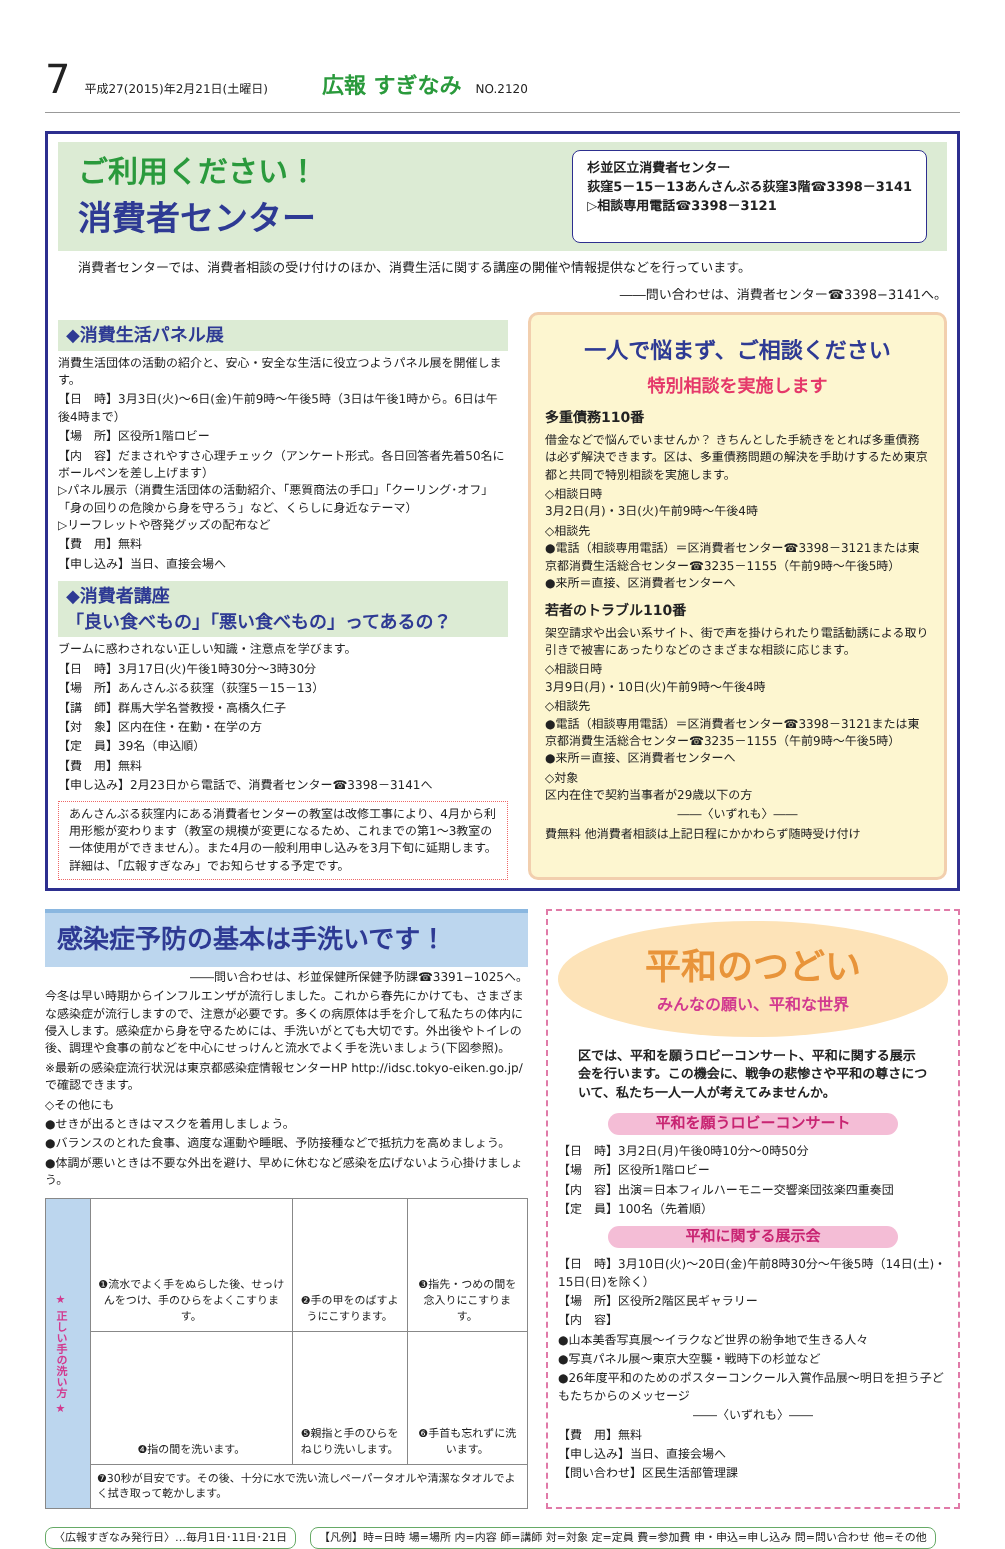7 平成27(2015)年2月21日(土曜日) 広報 すぎなみ NO.2120
ご利用ください！
消費者センター
杉並区立消費者センター
荻窪5－15－13あんさんぶる荻窪3階☎3398－3141
▷相談専用電話☎3398－3121
消費者センターでは、消費者相談の受け付けのほか、消費生活に関する講座の開催や情報提供などを行っています。
――問い合わせは、消費者センター☎3398−3141へ。
◆消費生活パネル展
消費生活団体の活動の紹介と、安心・安全な生活に役立つようパネル展を開催します。
【日　時】3月3日(火)～6日(金)午前9時～午後5時（3日は午後1時から。6日は午後4時まで）
【場　所】区役所1階ロビー
【内　容】だまされやすさ心理チェック（アンケート形式。各日回答者先着50名にボールペンを差し上げます）
▷パネル展示（消費生活団体の活動紹介、「悪質商法の手口」「クーリング･オフ」「身の回りの危険から身を守ろう」など、くらしに身近なテーマ）
▷リーフレットや啓発グッズの配布など
【費　用】無料
【申し込み】当日、直接会場へ
◆消費者講座
「良い食べもの」「悪い食べもの」ってあるの？
ブームに惑わされない正しい知識・注意点を学びます。
【日　時】3月17日(火)午後1時30分～3時30分
【場　所】あんさんぶる荻窪（荻窪5－15－13）
【講　師】群馬大学名誉教授・高橋久仁子
【対　象】区内在住・在勤・在学の方
【定　員】39名（申込順）
【費　用】無料
【申し込み】2月23日から電話で、消費者センター☎3398－3141へ
あんさんぶる荻窪内にある消費者センターの教室は改修工事により、4月から利用形態が変わります（教室の規模が変更になるため、これまでの第1～3教室の一体使用ができません）。また4月の一般利用申し込みを3月下旬に延期します。詳細は、「広報すぎなみ」でお知らせする予定です。
一人で悩まず、ご相談ください
特別相談を実施します
多重債務110番
借金などで悩んでいませんか？ きちんとした手続きをとれば多重債務は必ず解決できます。区は、多重債務問題の解決を手助けするため東京都と共同で特別相談を実施します。
◇相談日時
3月2日(月)・3日(火)午前9時～午後4時
◇相談先
●電話（相談専用電話）＝区消費者センター☎3398－3121または東京都消費生活総合センター☎3235－1155（午前9時～午後5時）
●来所＝直接、区消費者センターへ
若者のトラブル110番
架空請求や出会い系サイト、街で声を掛けられたり電話勧誘による取り引きで被害にあったりなどのさまざまな相談に応じます。
◇相談日時
3月9日(月)・10日(火)午前9時～午後4時
◇相談先
●電話（相談専用電話）＝区消費者センター☎3398－3121または東京都消費生活総合センター☎3235－1155（午前9時～午後5時）
●来所＝直接、区消費者センターへ
◇対象
区内在住で契約当事者が29歳以下の方
――〈いずれも〉――
費無料 他消費者相談は上記日程にかかわらず随時受け付け
感染症予防の基本は手洗いです！
――問い合わせは、杉並保健所保健予防課☎3391−1025へ。
今冬は早い時期からインフルエンザが流行しました。これから春先にかけても、さまざまな感染症が流行しますので、注意が必要です。多くの病原体は手を介して私たちの体内に侵入します。感染症から身を守るためには、手洗いがとても大切です。外出後やトイレの後、調理や食事の前などを中心にせっけんと流水でよく手を洗いましょう(下図参照)。
※最新の感染症流行状況は東京都感染症情報センターHP http://idsc.tokyo-eiken.go.jp/ で確認できます。
◇その他にも
●せきが出るときはマスクを着用しましょう。
●バランスのとれた食事、適度な運動や睡眠、予防接種などで抵抗力を高めましょう。
●体調が悪いときは不要な外出を避け、早めに休むなど感染を広げないよう心掛けましょう。
| ★ 正しい手の洗い方 ★ | ❶流水でよく手をぬらした後、せっけんをつけ、手のひらをよくこすります。 | ❷手の甲をのばすようにこすります。 | ❸指先・つめの間を念入りにこすります。 |
| | ❹指の間を洗います。 | ❺親指と手のひらをねじり洗いします。 | ❻手首も忘れずに洗います。 |
| | ❼30秒が目安です。その後、十分に水で洗い流しペーパータオルや清潔なタオルでよく拭き取って乾かします。 | | |
平和のつどい
みんなの願い、平和な世界
区では、平和を願うロビーコンサート、平和に関する展示会を行います。この機会に、戦争の悲惨さや平和の尊さについて、私たち一人一人が考えてみませんか。
平和を願うロビーコンサート
【日　時】3月2日(月)午後0時10分～0時50分
【場　所】区役所1階ロビー
【内　容】出演＝日本フィルハーモニー交響楽団弦楽四重奏団
【定　員】100名（先着順）
平和に関する展示会
【日　時】3月10日(火)～20日(金)午前8時30分～午後5時（14日(土)・15日(日)を除く）
【場　所】区役所2階区民ギャラリー
【内　容】
●山本美香写真展～イラクなど世界の紛争地で生きる人々
●写真パネル展～東京大空襲・戦時下の杉並など
●26年度平和のためのポスターコンクール入賞作品展～明日を担う子どもたちからのメッセージ
――〈いずれも〉――
【費　用】無料
【申し込み】当日、直接会場へ
【問い合わせ】区民生活部管理課
〈広報すぎなみ発行日〉…毎月1日･11日･21日
【凡例】時=日時 場=場所 内=内容 師=講師 対=対象 定=定員 費=参加費 申・申込=申し込み 問=問い合わせ 他=その他